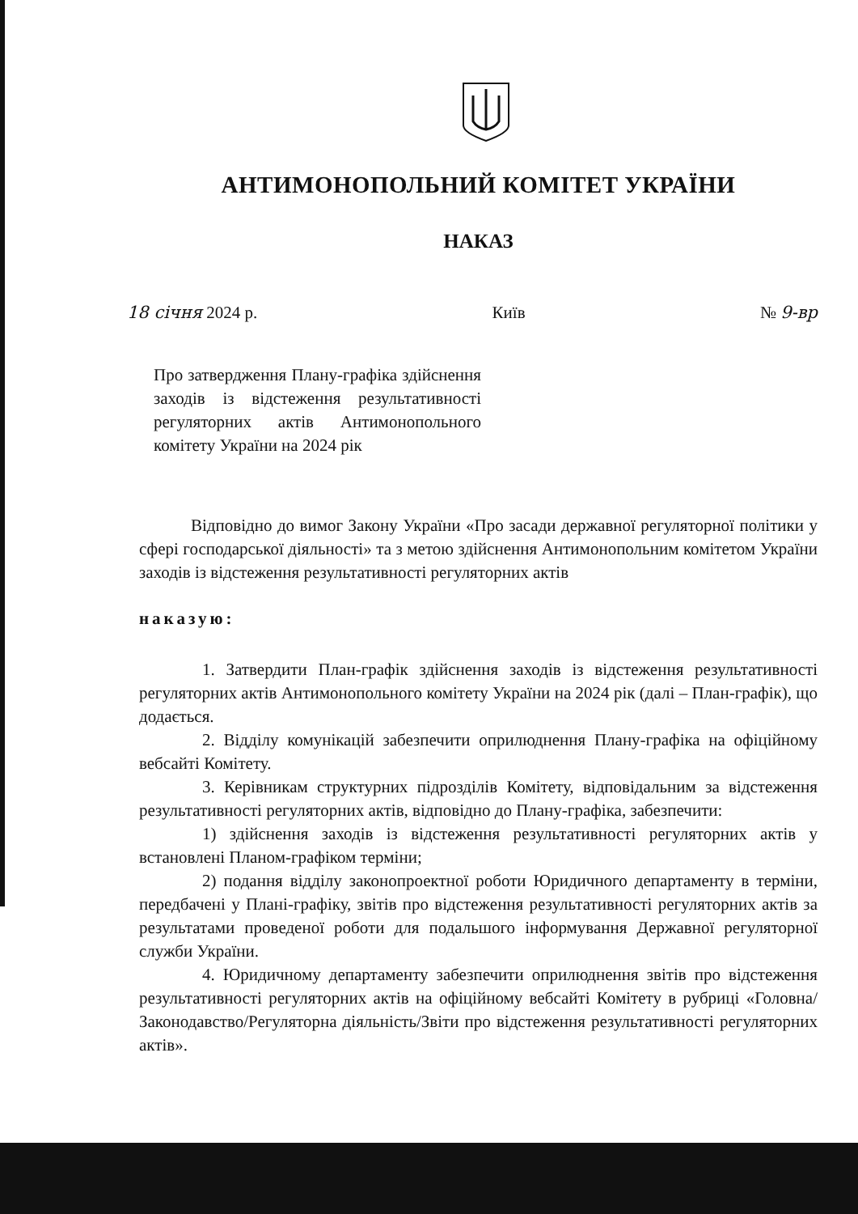АНТИМОНОПОЛЬНИЙ КОМІТЕТ УКРАЇНИ
НАКАЗ
18 січня 2024 р. Київ № 9-вр
Про затвердження Плану-графіка здійснення заходів із відстеження результативності регуляторних актів Антимонопольного комітету України на 2024 рік
Відповідно до вимог Закону України «Про засади державної регуляторної політики у сфері господарської діяльності» та з метою здійснення Антимонопольним комітетом України заходів із відстеження результативності регуляторних актів
наказую:
1. Затвердити План-графік здійснення заходів із відстеження результативності регуляторних актів Антимонопольного комітету України на 2024 рік (далі – План-графік), що додається.
2. Відділу комунікацій забезпечити оприлюднення Плану-графіка на офіційному вебсайті Комітету.
3. Керівникам структурних підрозділів Комітету, відповідальним за відстеження результативності регуляторних актів, відповідно до Плану-графіка, забезпечити:
1) здійснення заходів із відстеження результативності регуляторних актів у встановлені Планом-графіком терміни;
2) подання відділу законопроектної роботи Юридичного департаменту в терміни, передбачені у Плані-графіку, звітів про відстеження результативності регуляторних актів за результатами проведеної роботи для подальшого інформування Державної регуляторної служби України.
4. Юридичному департаменту забезпечити оприлюднення звітів про відстеження результативності регуляторних актів на офіційному вебсайті Комітету в рубриці «Головна/Законодавство/Регуляторна діяльність/Звіти про відстеження результативності регуляторних актів».